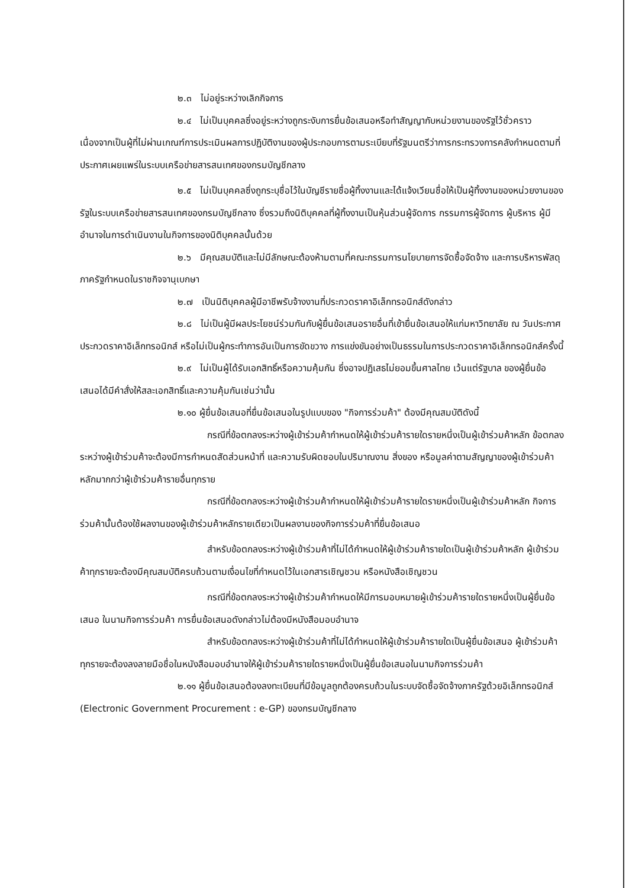๒.๓ ไม่อยู่ระหว่างเลิกกิจการ
๒.๔ ไม่เป็นบุคคลซึ่งอยู่ระหว่างถูกระงับการยื่นข้อเสนอหรือทำสัญญากับหน่วยงานของรัฐไว้ชั่วคราว เนื่องจากเป็นผู้ที่ไม่ผ่านเกณฑ์การประเมินผลการปฏิบัติงานของผู้ประกอบการตามระเบียบที่รัฐมนตรีว่าการกระทรวงการคลังกำหนดตามที่ประกาศเผยแพร่ในระบบเครือข่ายสารสนเทศของกรมบัญชีกลาง
๒.๕ ไม่เป็นบุคคลซึ่งถูกระบุชื่อไว้ในบัญชีรายชื่อผู้ทิ้งงานและได้แจ้งเวียนชื่อให้เป็นผู้ทิ้งงานของหน่วยงานของรัฐในระบบเครือข่ายสารสนเทศของกรมบัญชีกลาง ซึ่งรวมถึงนิติบุคคลที่ผู้ทิ้งงานเป็นหุ้นส่วนผู้จัดการ กรรมการผู้จัดการ ผู้บริหาร ผู้มีอำนาจในการดำเนินงานในกิจการของนิติบุคคลนั้นด้วย
๒.๖ มีคุณสมบัติและไม่มีลักษณะต้องห้ามตามที่คณะกรรมการนโยบายการจัดซื้อจัดจ้าง และการบริหารพัสดุภาครัฐกำหนดในราชกิจจานุเบกษา
๒.๗ เป็นนิติบุคคลผู้มีอาชีพรับจ้างงานที่ประกวดราคาอิเล็กทรอนิกส์ดังกล่าว
๒.๘ ไม่เป็นผู้มีผลประโยชน์ร่วมกันกับผู้ยื่นข้อเสนอรายอื่นที่เข้ายื่นข้อเสนอให้แก่มหาวิทยาลัย ณ วันประกาศประกวดราคาอิเล็กทรอนิกส์ หรือไม่เป็นผู้กระทำการอันเป็นการขัดขวาง การแข่งขันอย่างเป็นธรรมในการประกวดราคาอิเล็กทรอนิกส์ครั้งนี้
๒.๙ ไม่เป็นผู้ได้รับเอกสิทธิ์หรือความคุ้มกัน ซึ่งอาจปฏิเสธไม่ยอมขึ้นศาลไทย เว้นแต่รัฐบาล ของผู้ยื่นข้อเสนอได้มีคำสั่งให้สละเอกสิทธิ์และความคุ้มกันเช่นว่านั้น
๒.๑๐ ผู้ยื่นข้อเสนอที่ยื่นข้อเสนอในรูปแบบของ "กิจการร่วมค้า" ต้องมีคุณสมบัติดังนี้
กรณีที่ข้อตกลงระหว่างผู้เข้าร่วมค้ากำหนดให้ผู้เข้าร่วมค้ารายใดรายหนึ่งเป็นผู้เข้าร่วมค้าหลัก ข้อตกลงระหว่างผู้เข้าร่วมค้าจะต้องมีการกำหนดสัดส่วนหน้าที่ และความรับผิดชอบในปริมาณงาน สิ่งของ หรือมูลค่าตามสัญญาของผู้เข้าร่วมค้าหลักมากกว่าผู้เข้าร่วมค้ารายอื่นทุกราย
กรณีที่ข้อตกลงระหว่างผู้เข้าร่วมค้ากำหนดให้ผู้เข้าร่วมค้ารายใดรายหนึ่งเป็นผู้เข้าร่วมค้าหลัก กิจการร่วมค้านั้นต้องใช้ผลงานของผู้เข้าร่วมค้าหลักรายเดียวเป็นผลงานของกิจการร่วมค้าที่ยื่นข้อเสนอ
สำหรับข้อตกลงระหว่างผู้เข้าร่วมค้าที่ไม่ได้กำหนดให้ผู้เข้าร่วมค้ารายใดเป็นผู้เข้าร่วมค้าหลัก ผู้เข้าร่วมค้าทุกรายจะต้องมีคุณสมบัติครบถ้วนตามเงื่อนไขที่กำหนดไว้ในเอกสารเชิญชวน หรือหนังสือเชิญชวน
กรณีที่ข้อตกลงระหว่างผู้เข้าร่วมค้ากำหนดให้มีการมอบหมายผู้เข้าร่วมค้ารายใดรายหนึ่งเป็นผู้ยื่นข้อเสนอ ในนามกิจการร่วมค้า การยื่นข้อเสนอดังกล่าวไม่ต้องมีหนังสือมอบอำนาจ
สำหรับข้อตกลงระหว่างผู้เข้าร่วมค้าที่ไม่ได้กำหนดให้ผู้เข้าร่วมค้ารายใดเป็นผู้ยื่นข้อเสนอ ผู้เข้าร่วมค้าทุกรายจะต้องลงลายมือชื่อในหนังสือมอบอำนาจให้ผู้เข้าร่วมค้ารายใดรายหนึ่งเป็นผู้ยื่นข้อเสนอในนามกิจการร่วมค้า
๒.๑๑ ผู้ยื่นข้อเสนอต้องลงทะเบียนที่มีข้อมูลถูกต้องครบถ้วนในระบบจัดซื้อจัดจ้างภาครัฐด้วยอิเล็กทรอนิกส์ (Electronic Government Procurement : e-GP) ของกรมบัญชีกลาง